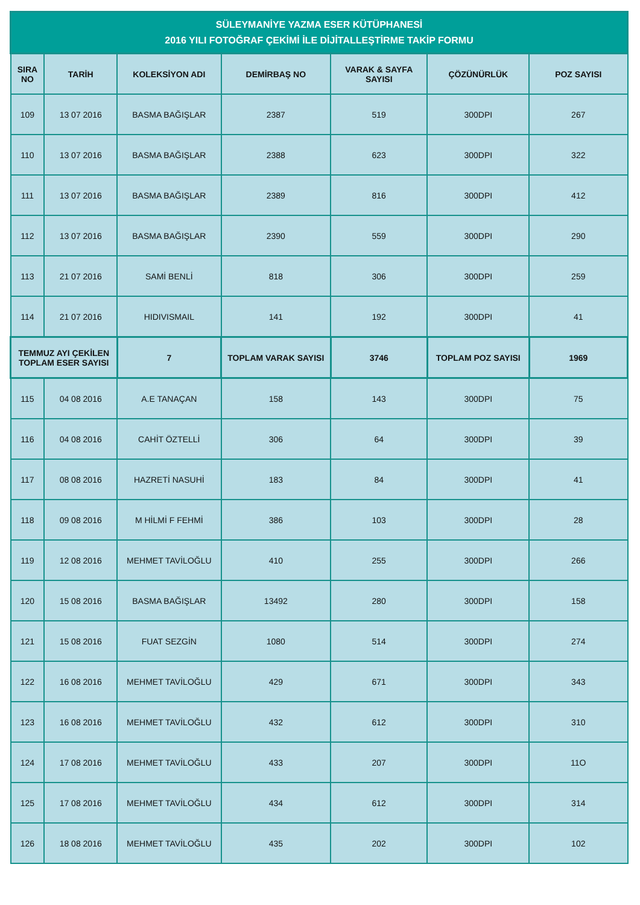| SÜLEYMANİYE YAZMA ESER KÜTÜPHANESİ 2016 YILI FOTOĞRAF ÇEKİMİ İLE DİJİTALLEŞTİRME TAKİP FORMU | | | | | | |
| --- | --- | --- | --- | --- | --- | --- |
| SIRA NO | TARİH | KOLEKSİYON ADI | DEMİRBAŞ NO | VARAK & SAYFA SAYISI | ÇÖZÜNÜRLÜK | POZ SAYISI |
| 109 | 13 07 2016 | BASMA BAĞIŞLAR | 2387 | 519 | 300DPI | 267 |
| 110 | 13 07 2016 | BASMA BAĞIŞLAR | 2388 | 623 | 300DPI | 322 |
| 111 | 13 07 2016 | BASMA BAĞIŞLAR | 2389 | 816 | 300DPI | 412 |
| 112 | 13 07 2016 | BASMA BAĞIŞLAR | 2390 | 559 | 300DPI | 290 |
| 113 | 21 07 2016 | SAMİ BENLİ | 818 | 306 | 300DPI | 259 |
| 114 | 21 07 2016 | HIDIVISMAIL | 141 | 192 | 300DPI | 41 |
| TEMMUZ AYI ÇEKİLEN TOPLAM ESER SAYISI | | 7 | TOPLAM VARAK SAYISI | 3746 | TOPLAM POZ SAYISI | 1969 |
| 115 | 04 08 2016 | A.E TANAÇAN | 158 | 143 | 300DPI | 75 |
| 116 | 04 08 2016 | CAHİT ÖZTELLİ | 306 | 64 | 300DPI | 39 |
| 117 | 08 08 2016 | HAZRETİ NASUHİ | 183 | 84 | 300DPI | 41 |
| 118 | 09 08 2016 | M HİLMİ F FEHMİ | 386 | 103 | 300DPI | 28 |
| 119 | 12 08 2016 | MEHMET TAVİLOĞLU | 410 | 255 | 300DPI | 266 |
| 120 | 15 08 2016 | BASMA BAĞIŞLAR | 13492 | 280 | 300DPI | 158 |
| 121 | 15 08 2016 | FUAT SEZGİN | 1080 | 514 | 300DPI | 274 |
| 122 | 16 08 2016 | MEHMET TAVİLOĞLU | 429 | 671 | 300DPI | 343 |
| 123 | 16 08 2016 | MEHMET TAVİLOĞLU | 432 | 612 | 300DPI | 310 |
| 124 | 17 08 2016 | MEHMET TAVİLOĞLU | 433 | 207 | 300DPI | 11O |
| 125 | 17 08 2016 | MEHMET TAVİLOĞLU | 434 | 612 | 300DPI | 314 |
| 126 | 18 08 2016 | MEHMET TAVİLOĞLU | 435 | 202 | 300DPI | 102 |